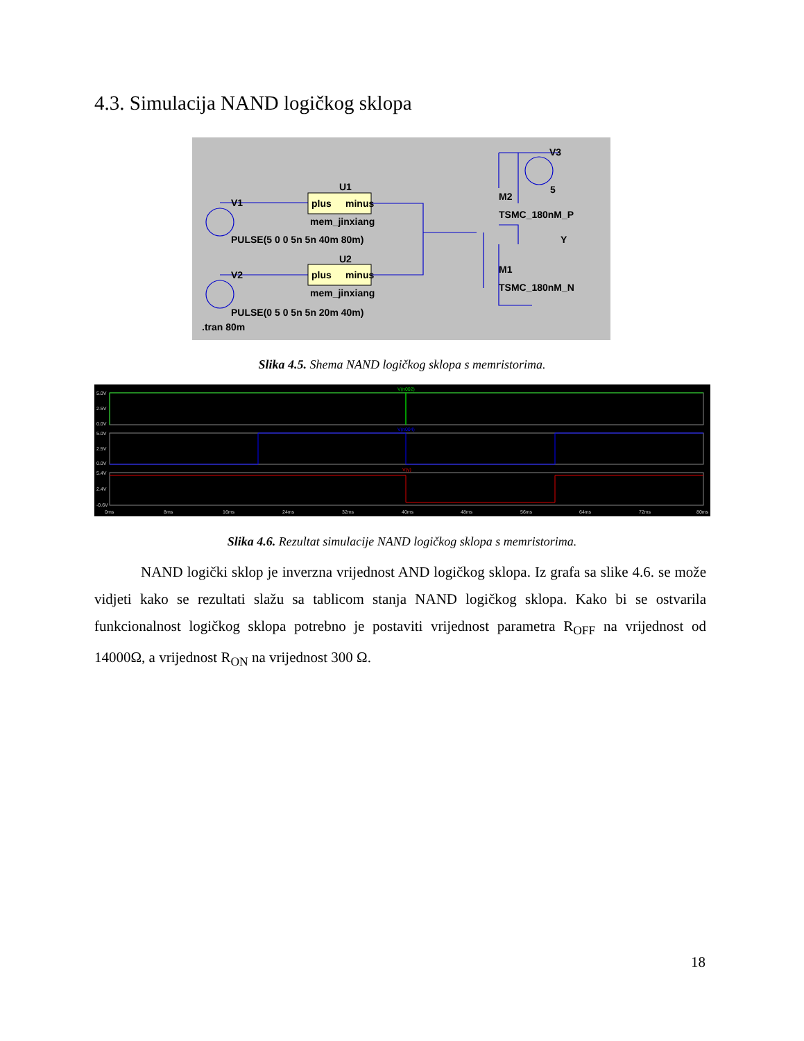4.3. Simulacija NAND logičkog sklopa
U1
plus
minus
mem_jinxiang
V1
PULSE(5 0 0 5n 5n 40m 80m)
U2
plus
minus
mem_jinxiang
V2
PULSE(0 5 0 5n 5n 20m 40m)
.tran 80m
V3
5
M2
TSMC_180nM_P
Y
M1
TSMC_180nM_N
Slika 4.5. Shema NAND logičkog sklopa s memristorima.
5.0V
2.5V
0.0V
5.0V
2.5V
0.0V
5.4V
2.4V
-0.6V
0ms
8ms
16ms
24ms
32ms
40ms
48ms
56ms
64ms
72ms
80ms
V(n002)
V(n004)
V(y)
Slika 4.6. Rezultat simulacije NAND logičkog sklopa s memristorima.
NAND logički sklop je inverzna vrijednost AND logičkog sklopa. Iz grafa sa slike 4.6. se može vidjeti kako se rezultati slažu sa tablicom stanja NAND logičkog sklopa. Kako bi se ostvarila funkcionalnost logičkog sklopa potrebno je postaviti vrijednost parametra R<sub>OFF</sub> na vrijednost od 14000Ω, a vrijednost R<sub>ON</sub> na vrijednost 300 Ω.
18